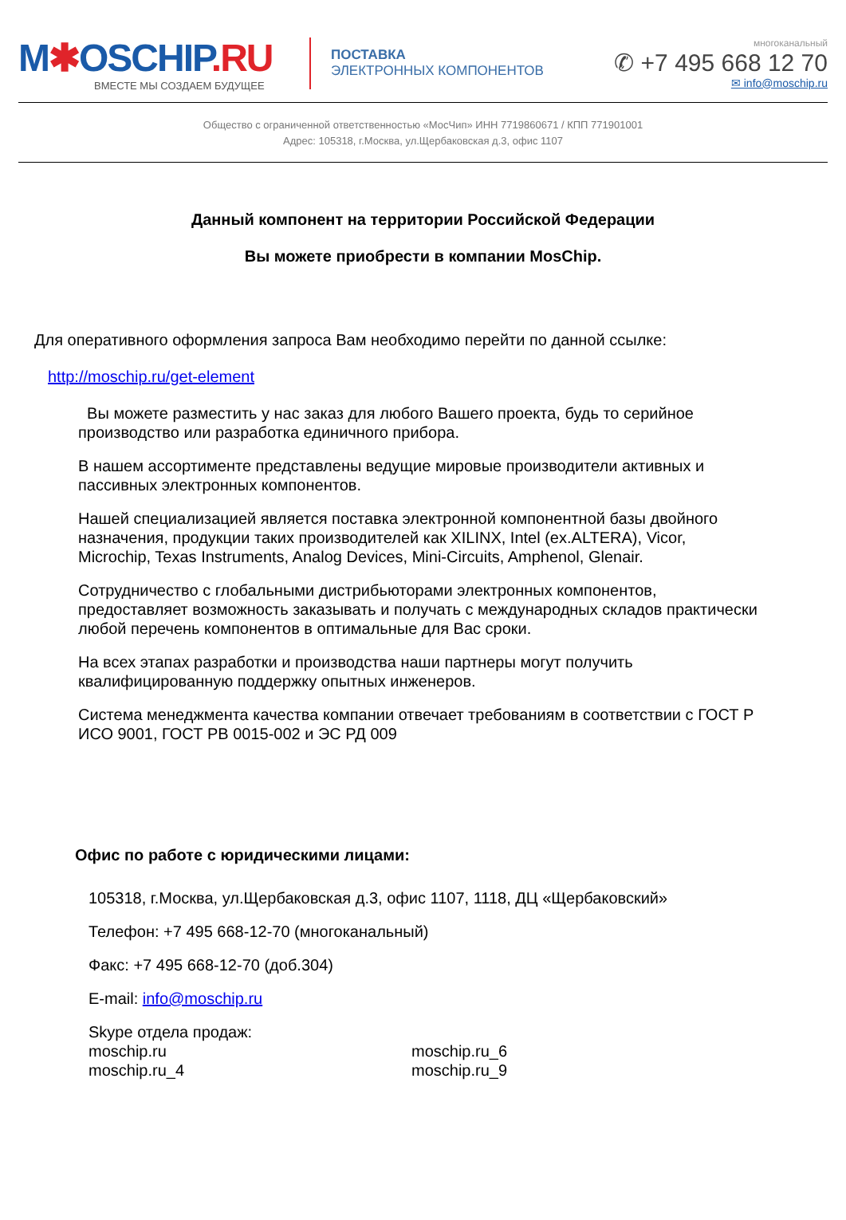M✱OSCHIP.RU
ВМЕСТЕ МЫ СОЗДАЕМ БУДУЩЕЕ
ПОСТАВКА
ЭЛЕКТРОННЫХ КОМПОНЕНТОВ
многоканальный
✆ +7 495 668 12 70
✉ info@moschip.ru
Общество с ограниченной ответственностью «МосЧип» ИНН 7719860671 / КПП 771901001
Адрес: 105318, г.Москва, ул.Щербаковская д.3, офис 1107
Данный компонент на территории Российской Федерации
Вы можете приобрести в компании MosChip.
Для оперативного оформления запроса Вам необходимо перейти по данной ссылке:
http://moschip.ru/get-element
Вы можете разместить у нас заказ для любого Вашего проекта, будь то серийное производство или разработка единичного прибора.
В нашем ассортименте представлены ведущие мировые производители активных и пассивных электронных компонентов.
Нашей специализацией является поставка электронной компонентной базы двойного назначения, продукции таких производителей как XILINX, Intel (ex.ALTERA), Vicor, Microchip, Texas Instruments, Analog Devices, Mini-Circuits, Amphenol, Glenair.
Сотрудничество с глобальными дистрибьюторами электронных компонентов, предоставляет возможность заказывать и получать с международных складов практически любой перечень компонентов в оптимальные для Вас сроки.
На всех этапах разработки и производства наши партнеры могут получить квалифицированную поддержку опытных инженеров.
Система менеджмента качества компании отвечает требованиям в соответствии с ГОСТ Р ИСО 9001, ГОСТ РВ 0015-002 и ЭС РД 009
Офис по работе с юридическими лицами:
105318, г.Москва, ул.Щербаковская д.3, офис 1107, 1118, ДЦ «Щербаковский»
Телефон: +7 495 668-12-70 (многоканальный)
Факс: +7 495 668-12-70 (доб.304)
E-mail: info@moschip.ru
Skype отдела продаж:
moschip.ru
moschip.ru_4
moschip.ru_6
moschip.ru_9